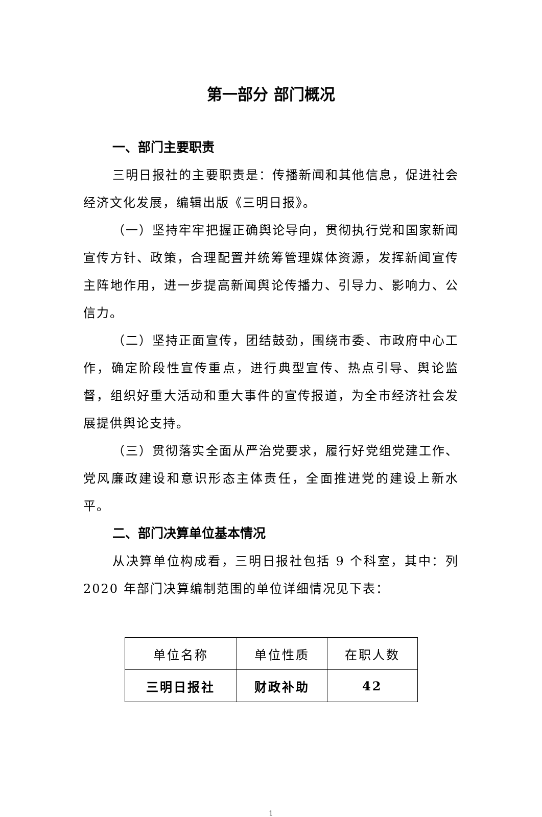第一部分 部门概况
一、部门主要职责
三明日报社的主要职责是：传播新闻和其他信息，促进社会经济文化发展，编辑出版《三明日报》。
（一）坚持牢牢把握正确舆论导向，贯彻执行党和国家新闻宣传方针、政策，合理配置并统筹管理媒体资源，发挥新闻宣传主阵地作用，进一步提高新闻舆论传播力、引导力、影响力、公信力。
（二）坚持正面宣传，团结鼓劲，围绕市委、市政府中心工作，确定阶段性宣传重点，进行典型宣传、热点引导、舆论监督，组织好重大活动和重大事件的宣传报道，为全市经济社会发展提供舆论支持。
（三）贯彻落实全面从严治党要求，履行好党组党建工作、党风廉政建设和意识形态主体责任，全面推进党的建设上新水平。
二、部门决算单位基本情况
从决算单位构成看，三明日报社包括 9 个科室，其中：列 2020 年部门决算编制范围的单位详细情况见下表：
| 单位名称 | 单位性质 | 在职人数 |
| 三明日报社 | 财政补助 | 42 |
1